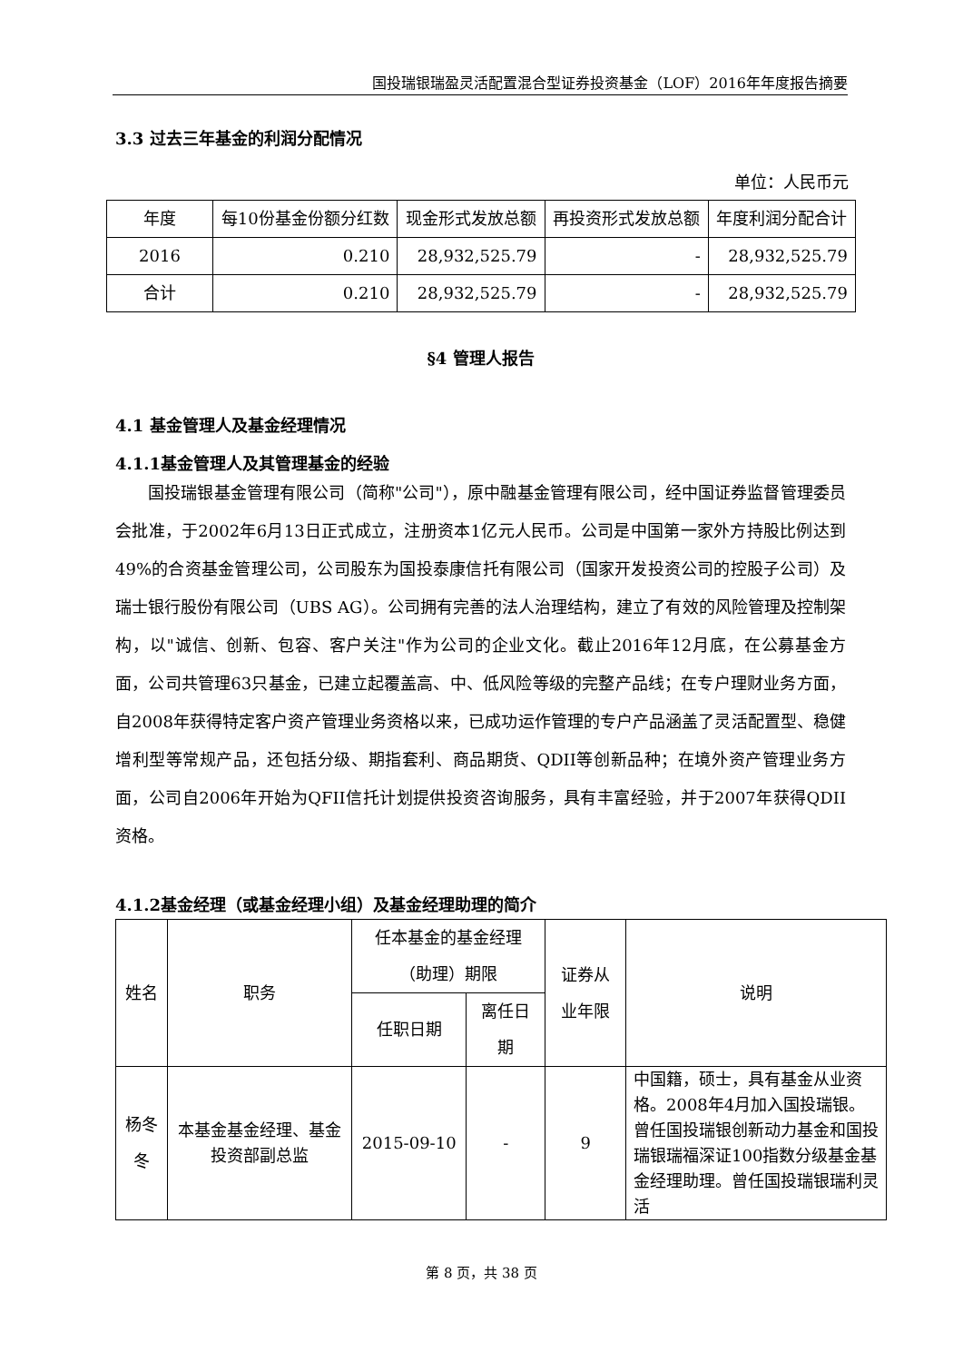国投瑞银瑞盈灵活配置混合型证券投资基金（LOF）2016年年度报告摘要
3.3 过去三年基金的利润分配情况
单位：人民币元
| 年度 | 每10份基金份额分红数 | 现金形式发放总额 | 再投资形式发放总额 | 年度利润分配合计 |
| --- | --- | --- | --- | --- |
| 2016 | 0.210 | 28,932,525.79 | - | 28,932,525.79 |
| 合计 | 0.210 | 28,932,525.79 | - | 28,932,525.79 |
§4 管理人报告
4.1 基金管理人及基金经理情况
4.1.1基金管理人及其管理基金的经验
国投瑞银基金管理有限公司（简称"公司"），原中融基金管理有限公司，经中国证券监督管理委员会批准，于2002年6月13日正式成立，注册资本1亿元人民币。公司是中国第一家外方持股比例达到49%的合资基金管理公司，公司股东为国投泰康信托有限公司（国家开发投资公司的控股子公司）及瑞士银行股份有限公司（UBS AG）。公司拥有完善的法人治理结构，建立了有效的风险管理及控制架构，以"诚信、创新、包容、客户关注"作为公司的企业文化。截止2016年12月底，在公募基金方面，公司共管理63只基金，已建立起覆盖高、中、低风险等级的完整产品线；在专户理财业务方面，自2008年获得特定客户资产管理业务资格以来，已成功运作管理的专户产品涵盖了灵活配置型、稳健增利型等常规产品，还包括分级、期指套利、商品期货、QDII等创新品种；在境外资产管理业务方面，公司自2006年开始为QFII信托计划提供投资咨询服务，具有丰富经验，并于2007年获得QDII资格。
4.1.2基金经理（或基金经理小组）及基金经理助理的简介
| 姓名 | 职务 | 任本基金的基金经理（助理）期限 | | 证券从业年限 | 说明 |
| --- | --- | --- | --- | --- | --- |
| | | 任职日期 | 离任日期 | | |
| 杨冬冬 | 本基金基金经理、基金投资部副总监 | 2015-09-10 | - | 9 | 中国籍，硕士，具有基金从业资格。2008年4月加入国投瑞银。曾任国投瑞银创新动力基金和国投瑞银瑞福深证100指数分级基金基金经理助理。曾任国投瑞银瑞利灵活 |
第 8 页，共 38 页